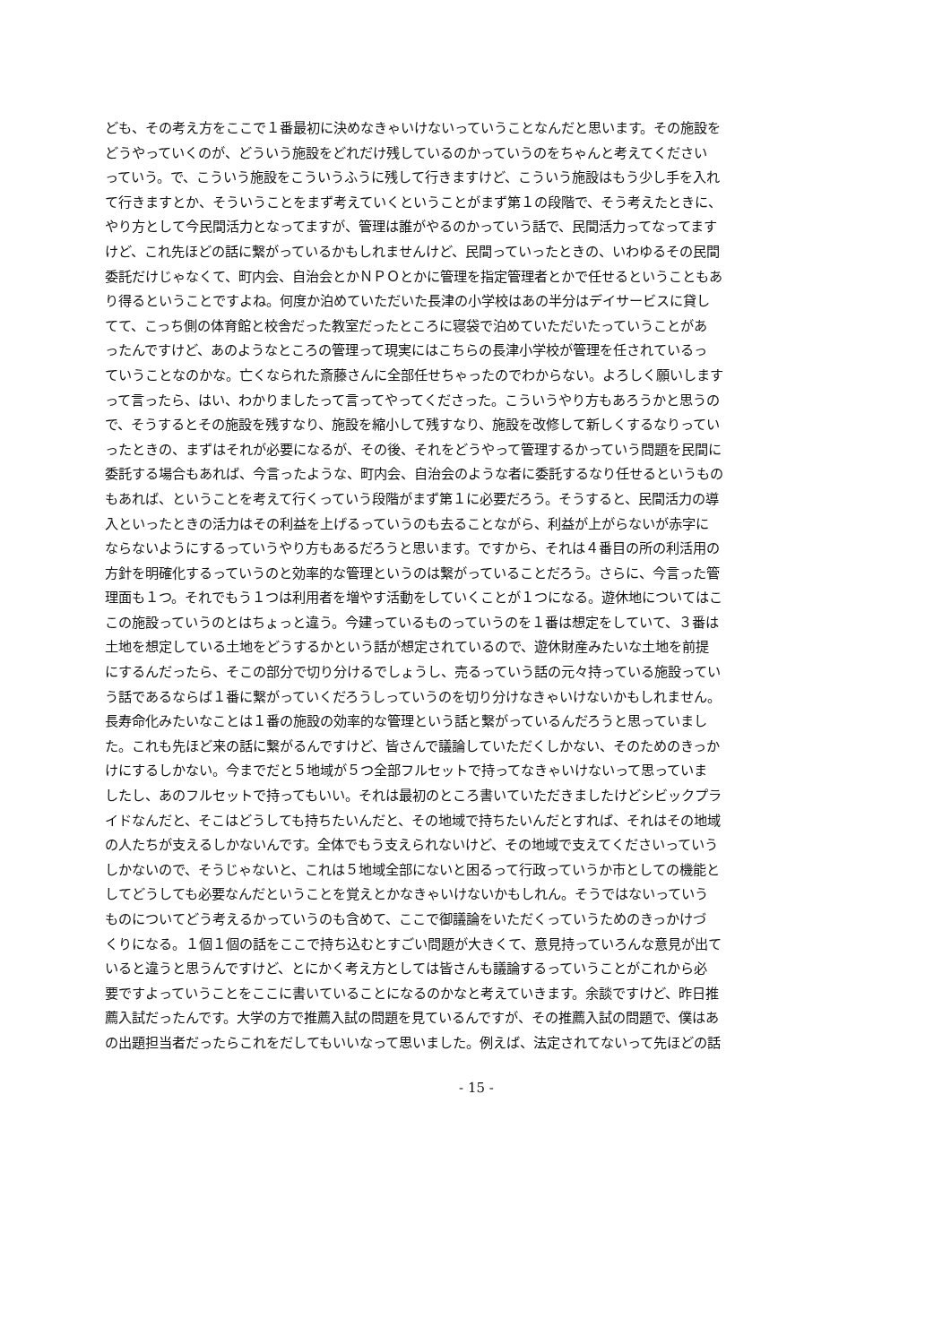ども、その考え方をここで１番最初に決めなきゃいけないっていうことなんだと思います。その施設を
どうやっていくのが、どういう施設をどれだけ残しているのかっていうのをちゃんと考えてください
っていう。で、こういう施設をこういうふうに残して行きますけど、こういう施設はもう少し手を入れ
て行きますとか、そういうことをまず考えていくということがまず第１の段階で、そう考えたときに、
やり方として今民間活力となってますが、管理は誰がやるのかっていう話で、民間活力ってなってます
けど、これ先ほどの話に繋がっているかもしれませんけど、民間っていったときの、いわゆるその民間
委託だけじゃなくて、町内会、自治会とかＮＰＯとかに管理を指定管理者とかで任せるということもあ
り得るということですよね。何度か泊めていただいた長津の小学校はあの半分はデイサービスに貸し
てて、こっち側の体育館と校舎だった教室だったところに寝袋で泊めていただいたっていうことがあ
ったんですけど、あのようなところの管理って現実にはこちらの長津小学校が管理を任されているっ
ていうことなのかな。亡くなられた斎藤さんに全部任せちゃったのでわからない。よろしく願いします
って言ったら、はい、わかりましたって言ってやってくださった。こういうやり方もあろうかと思うの
で、そうするとその施設を残すなり、施設を縮小して残すなり、施設を改修して新しくするなりってい
ったときの、まずはそれが必要になるが、その後、それをどうやって管理するかっていう問題を民間に
委託する場合もあれば、今言ったような、町内会、自治会のような者に委託するなり任せるというもの
もあれば、ということを考えて行くっていう段階がまず第１に必要だろう。そうすると、民間活力の導
入といったときの活力はその利益を上げるっていうのも去ることながら、利益が上がらないが赤字に
ならないようにするっていうやり方もあるだろうと思います。ですから、それは４番目の所の利活用の
方針を明確化するっていうのと効率的な管理というのは繋がっていることだろう。さらに、今言った管
理面も１つ。それでもう１つは利用者を増やす活動をしていくことが１つになる。遊休地についてはこ
この施設っていうのとはちょっと違う。今建っているものっていうのを１番は想定をしていて、３番は
土地を想定している土地をどうするかという話が想定されているので、遊休財産みたいな土地を前提
にするんだったら、そこの部分で切り分けるでしょうし、売るっていう話の元々持っている施設ってい
う話であるならば１番に繋がっていくだろうしっていうのを切り分けなきゃいけないかもしれません。
長寿命化みたいなことは１番の施設の効率的な管理という話と繋がっているんだろうと思っていまし
た。これも先ほど来の話に繋がるんですけど、皆さんで議論していただくしかない、そのためのきっか
けにするしかない。今までだと５地域が５つ全部フルセットで持ってなきゃいけないって思っていま
したし、あのフルセットで持ってもいい。それは最初のところ書いていただきましたけどシビックプラ
イドなんだと、そこはどうしても持ちたいんだと、その地域で持ちたいんだとすれば、それはその地域
の人たちが支えるしかないんです。全体でもう支えられないけど、その地域で支えてくださいっていう
しかないので、そうじゃないと、これは５地域全部にないと困るって行政っていうか市としての機能と
してどうしても必要なんだということを覚えとかなきゃいけないかもしれん。そうではないっていう
ものについてどう考えるかっていうのも含めて、ここで御議論をいただくっていうためのきっかけづ
くりになる。１個１個の話をここで持ち込むとすごい問題が大きくて、意見持っていろんな意見が出て
いると違うと思うんですけど、とにかく考え方としては皆さんも議論するっていうことがこれから必
要ですよっていうことをここに書いていることになるのかなと考えていきます。余談ですけど、昨日推
薦入試だったんです。大学の方で推薦入試の問題を見ているんですが、その推薦入試の問題で、僕はあ
の出題担当者だったらこれをだしてもいいなって思いました。例えば、法定されてないって先ほどの話
- 15 -